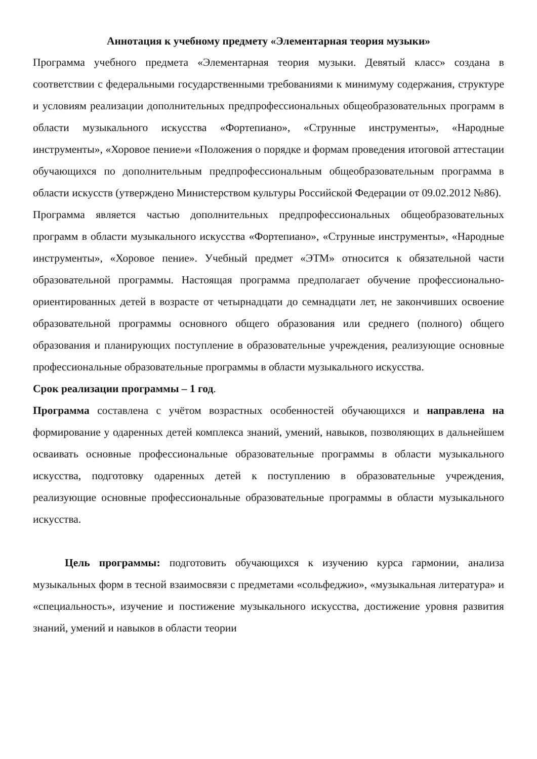Аннотация к учебному предмету «Элементарная теория музыки»
Программа учебного предмета «Элементарная теория музыки. Девятый класс» создана в соответствии с федеральными государственными требованиями к минимуму содержания, структуре и условиям реализации дополнительных предпрофессиональных общеобразовательных программ в области музыкального искусства «Фортепиано», «Струнные инструменты», «Народные инструменты», «Хоровое пение»и «Положения о порядке и формам проведения итоговой аттестации обучающихся по дополнительным предпрофессиональным общеобразовательным программа в области искусств (утверждено Министерством культуры Российской Федерации от 09.02.2012 №86).
Программа является частью дополнительных предпрофессиональных общеобразовательных программ в области музыкального искусства «Фортепиано», «Струнные инструменты», «Народные инструменты», «Хоровое пение». Учебный предмет «ЭТМ» относится к обязательной части образовательной программы. Настоящая программа предполагает обучение профессионально-ориентированных детей в возрасте от четырнадцати до семнадцати лет, не закончивших освоение образовательной программы основного общего образования или среднего (полного) общего образования и планирующих поступление в образовательные учреждения, реализующие основные профессиональные образовательные программы в области музыкального искусства.
Срок реализации программы – 1 год.
Программа составлена с учётом возрастных особенностей обучающихся и направлена на формирование у одаренных детей комплекса знаний, умений, навыков, позволяющих в дальнейшем осваивать основные профессиональные образовательные программы в области музыкального искусства, подготовку одаренных детей к поступлению в образовательные учреждения, реализующие основные профессиональные образовательные программы в области музыкального искусства.
Цель программы: подготовить обучающихся к изучению курса гармонии, анализа музыкальных форм в тесной взаимосвязи с предметами «сольфеджио», «музыкальная литература» и «специальность», изучение и постижение музыкального искусства, достижение уровня развития знаний, умений и навыков в области теории